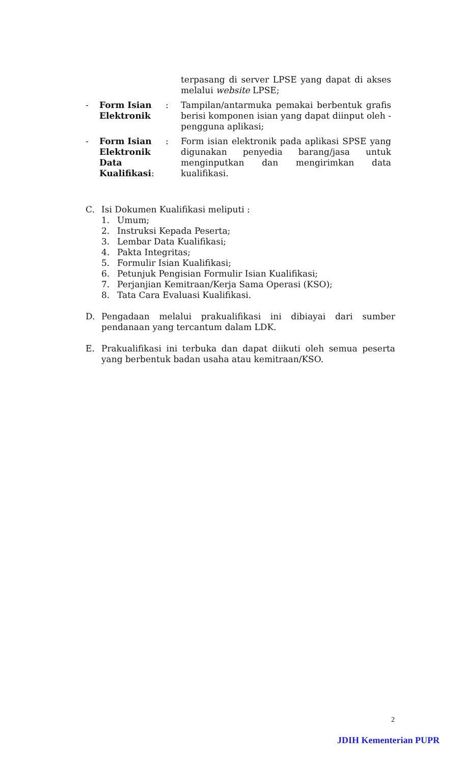| | | | terpasang di server LPSE yang dapat di akses melalui website LPSE; |
| - | Form Isian Elektronik | : | Tampilan/antarmuka pemakai berbentuk grafis berisi komponen isian yang dapat diinput oleh -pengguna aplikasi; |
| - | Form Isian Elektronik Data Kualifikasi : | : | Form isian elektronik pada aplikasi SPSE yang digunakan penyedia barang/jasa untuk menginputkan dan mengirimkan data kualifikasi. |
C. Isi Dokumen Kualifikasi meliputi :
1. Umum;
2. Instruksi Kepada Peserta;
3. Lembar Data Kualifikasi;
4. Pakta Integritas;
5. Formulir Isian Kualifikasi;
6. Petunjuk Pengisian Formulir Isian Kualifikasi;
7. Perjanjian Kemitraan/Kerja Sama Operasi (KSO);
8. Tata Cara Evaluasi Kualifikasi.
D. Pengadaan melalui prakualifikasi ini dibiayai dari sumber pendanaan yang tercantum dalam LDK.
E. Prakualifikasi ini terbuka dan dapat diikuti oleh semua peserta yang berbentuk badan usaha atau kemitraan/KSO.
2
JDIH Kementerian PUPR